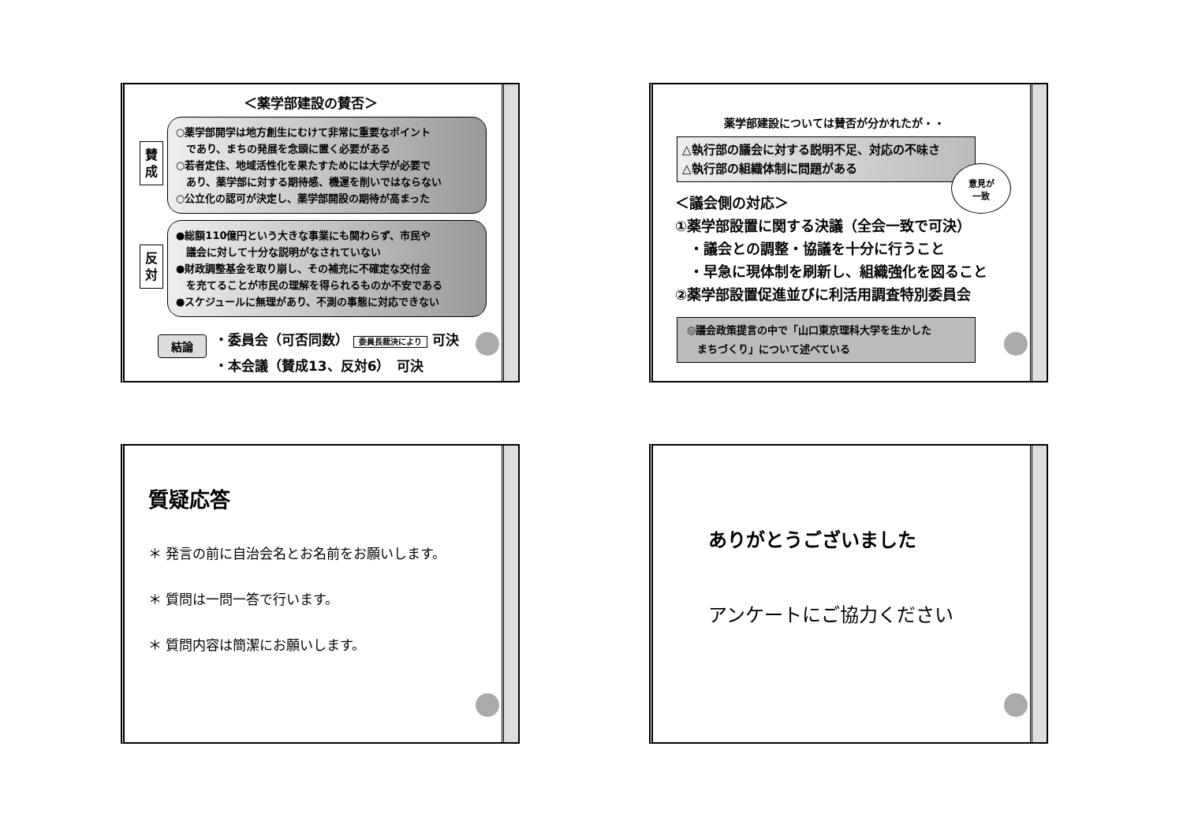＜薬学部建設の賛否＞
賛
成
○薬学部開学は地方創生にむけて非常に重要なポイント
　であり、まちの発展を念頭に置く必要がある
○若者定住、地域活性化を果たすためには大学が必要で
　あり、薬学部に対する期待感、機運を削いではならない
○公立化の認可が決定し、薬学部開設の期待が高まった
反
対
●総額110億円という大きな事業にも関わらず、市民や
　議会に対して十分な説明がなされていない
●財政調整基金を取り崩し、その補充に不確定な交付金
　を充てることが市民の理解を得られるものか不安である
●スケジュールに無理があり、不測の事態に対応できない
結論
・委員会（可否同数） 委員長裁決により 可決
・本会議（賛成13、反対6）　可決
薬学部建設については賛否が分かれたが・・
△執行部の議会に対する説明不足、対応の不味さ
△執行部の組織体制に問題がある
意見が
一致
＜議会側の対応＞
①薬学部設置に関する決議（全会一致で可決）
　・議会との調整・協議を十分に行うこと
　・早急に現体制を刷新し、組織強化を図ること
②薬学部設置促進並びに利活用調査特別委員会
◎議会政策提言の中で「山口東京理科大学を生かした
　まちづくり」について述べている
質疑応答
＊ 発言の前に自治会名とお名前をお願いします。
＊ 質問は一問一答で行います。
＊ 質問内容は簡潔にお願いします。
ありがとうございました
アンケートにご協力ください